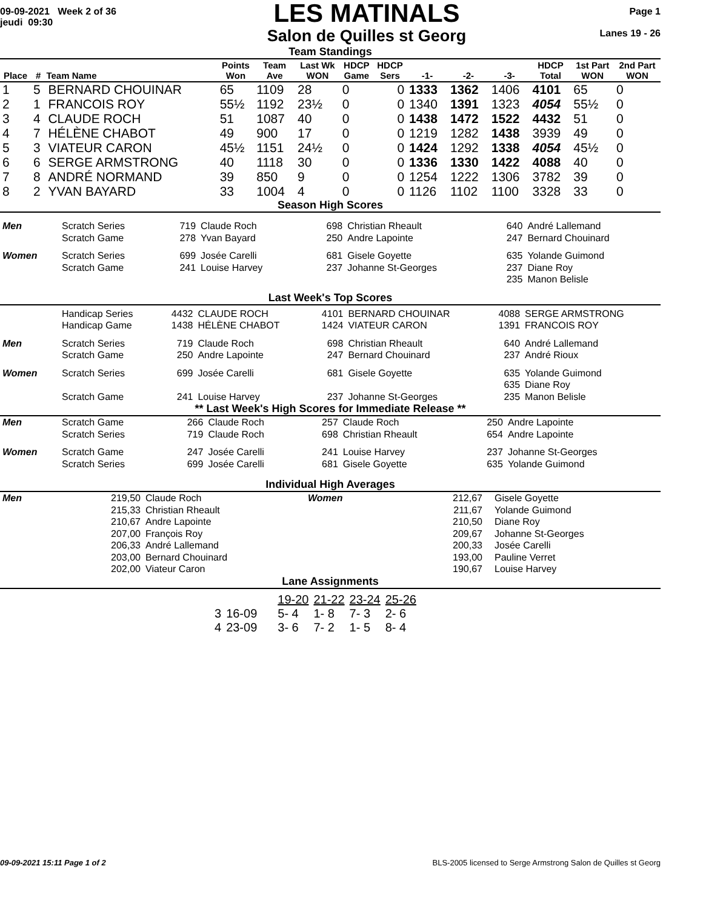09-09-2021 Week 2 of 36
jeudi 09:30
LES MATINALS
Salon de Quilles st Georg
Page 1
Lanes 19 - 26
Team Standings
| Place | # | Team Name | Points Won | Team Ave | Last Wk WON | HDCP Game | HDCP Sers | -1- | -2- | -3- | HDCP Total | 1st Part WON | 2nd Part WON |
| --- | --- | --- | --- | --- | --- | --- | --- | --- | --- | --- | --- | --- | --- |
| 1 | 5 | BERNARD CHOUINAR | 65 | 1109 | 28 | 0 | 0 | 1333 | 1362 | 1406 | 4101 | 65 | 0 |
| 2 | 1 | FRANCOIS ROY | 55½ | 1192 | 23½ | 0 | 0 | 1340 | 1391 | 1323 | 4054 | 55½ | 0 |
| 3 | 4 | CLAUDE ROCH | 51 | 1087 | 40 | 0 | 0 | 1438 | 1472 | 1522 | 4432 | 51 | 0 |
| 4 | 7 | HÉLÈNE CHABOT | 49 | 900 | 17 | 0 | 0 | 1219 | 1282 | 1438 | 3939 | 49 | 0 |
| 5 | 3 | VIATEUR CARON | 45½ | 1151 | 24½ | 0 | 0 | 1424 | 1292 | 1338 | 4054 | 45½ | 0 |
| 6 | 6 | SERGE ARMSTRONG | 40 | 1118 | 30 | 0 | 0 | 1336 | 1330 | 1422 | 4088 | 40 | 0 |
| 7 | 8 | ANDRÉ NORMAND | 39 | 850 | 9 | 0 | 0 | 1254 | 1222 | 1306 | 3782 | 39 | 0 |
| 8 | 2 | YVAN BAYARD | 33 | 1004 | 4 | 0 | 0 | 1126 | 1102 | 1100 | 3328 | 33 | 0 |
Season High Scores
| Men | Scratch Series Scratch Game | 719 278 | Claude Roch Yvan Bayard | 698 250 | Christian Rheault Andre Lapointe | 640 247 | André Lallemand Bernard Chouinard |
| Women | Scratch Series Scratch Game | 699 241 | Josée Carelli Louise Harvey | 681 237 | Gisele Goyette Johanne St-Georges | 635 237 235 | Yolande Guimond Diane Roy Manon Belisle |
Last Week's Top Scores
| | Handicap Series Handicap Game | 4432 1438 | CLAUDE ROCH HÉLÈNE CHABOT | 4101 1424 | BERNARD CHOUINAR VIATEUR CARON | 4088 1391 | SERGE ARMSTRONG FRANCOIS ROY |
| Men | Scratch Series Scratch Game | 719 250 | Claude Roch Andre Lapointe | 698 247 | Christian Rheault Bernard Chouinard | 640 237 | André Lallemand André Rioux |
| Women | Scratch Series Scratch Game | 699 241 | Josée Carelli Louise Harvey | 681 237 | Gisele Goyette Johanne St-Georges | 635 635 235 | Yolande Guimond Diane Roy Manon Belisle |
** Last Week's High Scores for Immediate Release **
| Men | Scratch Game Scratch Series | 266 719 | Claude Roch Claude Roch | 257 698 | Claude Roch Christian Rheault | 250 654 | Andre Lapointe Andre Lapointe |
| Women | Scratch Game Scratch Series | 247 699 | Josée Carelli Josée Carelli | 241 681 | Louise Harvey Gisele Goyette | 237 635 | Johanne St-Georges Yolande Guimond |
Individual High Averages
| Men | 219,50 215,33 210,67 207,00 206,33 203,00 202,00 | Claude Roch Christian Rheault Andre Lapointe François Roy André Lallemand Bernard Chouinard Viateur Caron | Women | 212,67 211,67 210,50 209,67 200,33 193,00 190,67 | Gisele Goyette Yolande Guimond Diane Roy Johanne St-Georges Josée Carelli Pauline Verret Louise Harvey |
Lane Assignments
| | | 19-20 | 21-22 | 23-24 | 25-26 |
| 3 | 16-09 | 5- 4 | 1- 8 | 7- 3 | 2- 6 |
| 4 | 23-09 | 3- 6 | 7- 2 | 1- 5 | 8- 4 |
09-09-2021 15:11 Page 1 of 2 BLS-2005 licensed to Serge Armstrong Salon de Quilles st Georg